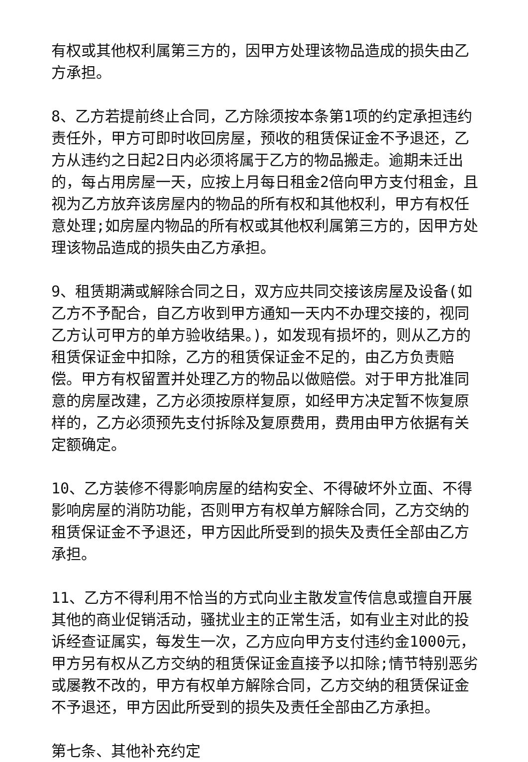有权或其他权利属第三方的，因甲方处理该物品造成的损失由乙方承担。
8、乙方若提前终止合同，乙方除须按本条第1项的约定承担违约责任外，甲方可即时收回房屋，预收的租赁保证金不予退还，乙方从违约之日起2日内必须将属于乙方的物品搬走。逾期未迁出的，每占用房屋一天，应按上月每日租金2倍向甲方支付租金，且视为乙方放弃该房屋内的物品的所有权和其他权利，甲方有权任意处理;如房屋内物品的所有权或其他权利属第三方的，因甲方处理该物品造成的损失由乙方承担。
9、租赁期满或解除合同之日，双方应共同交接该房屋及设备(如乙方不予配合，自乙方收到甲方通知一天内不办理交接的，视同乙方认可甲方的单方验收结果。)，如发现有损坏的，则从乙方的租赁保证金中扣除，乙方的租赁保证金不足的，由乙方负责赔偿。甲方有权留置并处理乙方的物品以做赔偿。对于甲方批准同意的房屋改建，乙方必须按原样复原，如经甲方决定暂不恢复原样的，乙方必须预先支付拆除及复原费用，费用由甲方依据有关定额确定。
10、乙方装修不得影响房屋的结构安全、不得破坏外立面、不得影响房屋的消防功能，否则甲方有权单方解除合同，乙方交纳的租赁保证金不予退还，甲方因此所受到的损失及责任全部由乙方承担。
11、乙方不得利用不恰当的方式向业主散发宣传信息或擅自开展其他的商业促销活动，骚扰业主的正常生活，如有业主对此的投诉经查证属实，每发生一次，乙方应向甲方支付违约金1000元，甲方另有权从乙方交纳的租赁保证金直接予以扣除;情节特别恶劣或屡教不改的，甲方有权单方解除合同，乙方交纳的租赁保证金不予退还，甲方因此所受到的损失及责任全部由乙方承担。
第七条、其他补充约定